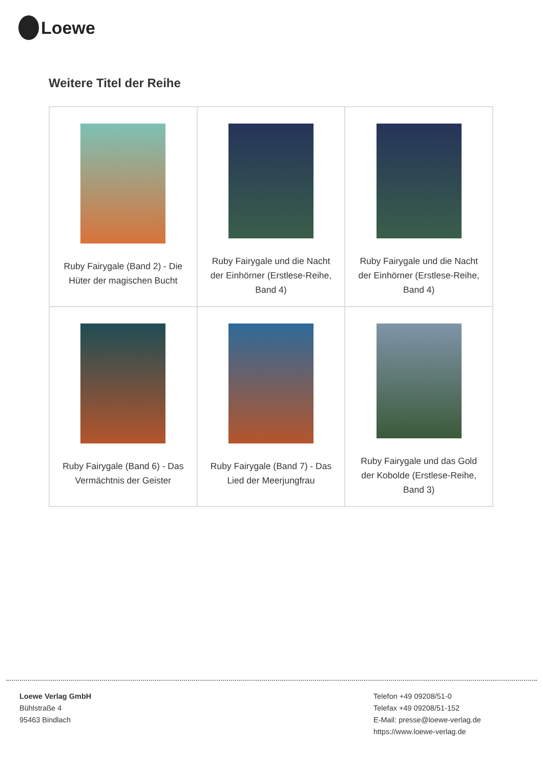Loewe
Weitere Titel der Reihe
| Ruby Fairygale (Band 2) - Die Hüter der magischen Bucht | Ruby Fairygale und die Nacht der Einhörner (Erstlese-Reihe, Band 4) | Ruby Fairygale und die Nacht der Einhörner (Erstlese-Reihe, Band 4) |
| Ruby Fairygale (Band 6) - Das Vermächtnis der Geister | Ruby Fairygale (Band 7) - Das Lied der Meerjungfrau | Ruby Fairygale und das Gold der Kobolde (Erstlese-Reihe, Band 3) |
Loewe Verlag GmbH
Bühlstraße 4
95463 Bindlach
Telefon +49 09208/51-0
Telefax +49 09208/51-152
E-Mail: presse@loewe-verlag.de
https://www.loewe-verlag.de